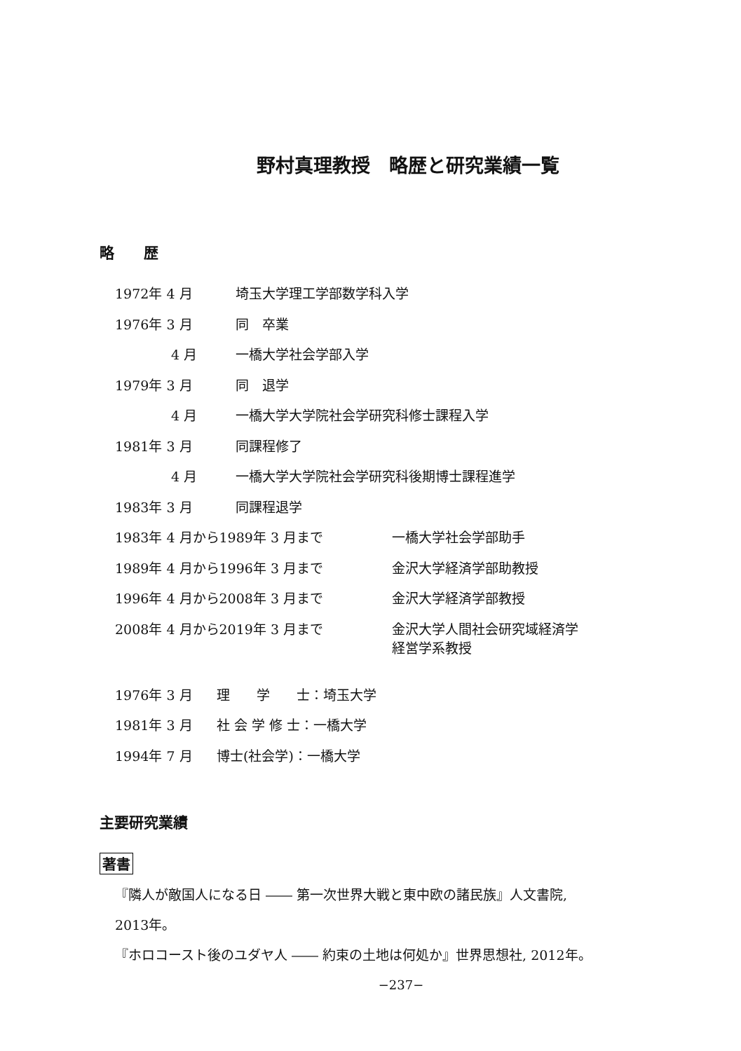野村真理教授　略歴と研究業績一覧
略　　歴
| 1972年 4 月 | 埼玉大学理工学部数学科入学 | |
| 1976年 3 月 | 同 卒業 | |
| 4 月 | 一橋大学社会学部入学 | |
| 1979年 3 月 | 同 退学 | |
| 4 月 | 一橋大学大学院社会学研究科修士課程入学 | |
| 1981年 3 月 | 同課程修了 | |
| 4 月 | 一橋大学大学院社会学研究科後期博士課程進学 | |
| 1983年 3 月 | 同課程退学 | |
| 1983年 4 月から1989年 3 月まで | | 一橋大学社会学部助手 |
| 1989年 4 月から1996年 3 月まで | | 金沢大学経済学部助教授 |
| 1996年 4 月から2008年 3 月まで | | 金沢大学経済学部教授 |
| 2008年 4 月から2019年 3 月まで | | 金沢大学人間社会研究域経済学 経営学系教授 |
| 1976年 3 月 | 理 学 士：埼玉大学 |
| 1981年 3 月 | 社 会 学 修 士：一橋大学 |
| 1994年 7 月 | 博士(社会学)：一橋大学 |
主要研究業績
著書
『隣人が敵国人になる日 ―― 第一次世界大戦と東中欧の諸民族』人文書院,
2013年。
『ホロコースト後のユダヤ人 ―― 約束の土地は何処か』世界思想社, 2012年。
−237−